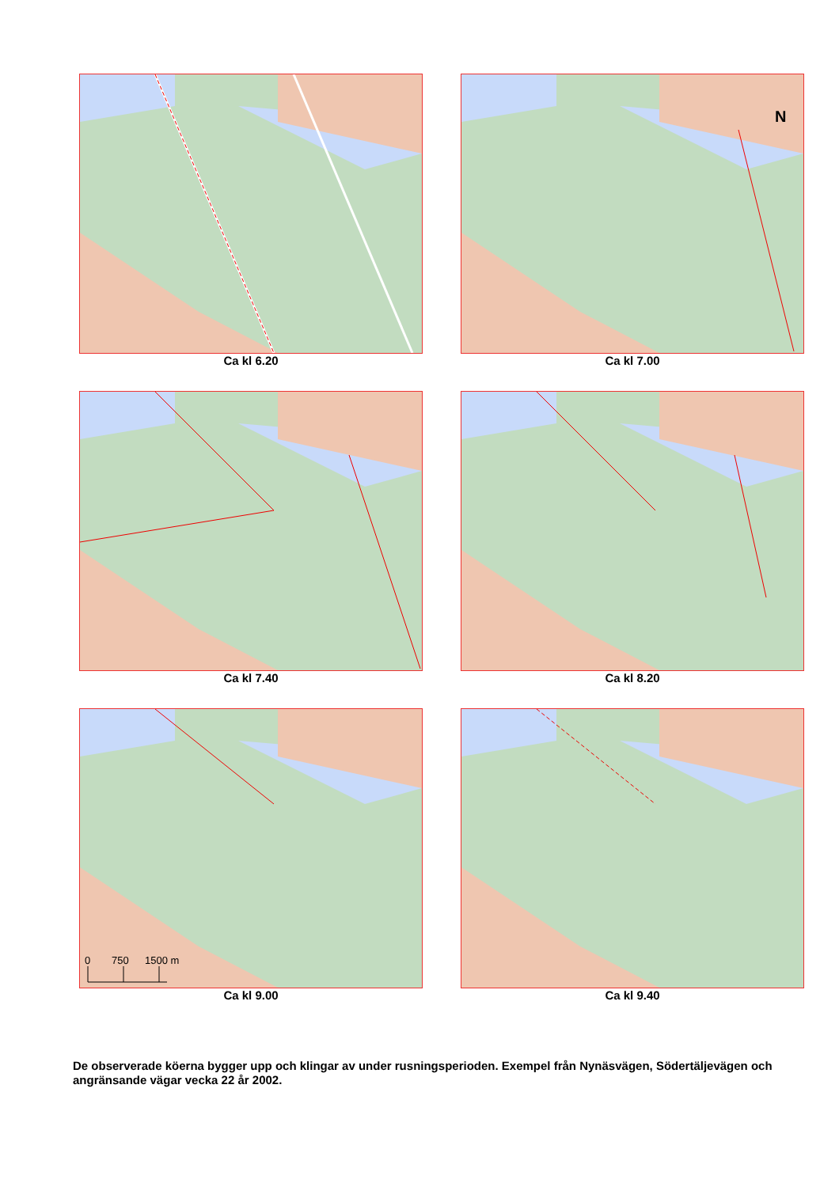Ca kl 6.20
N
Ca kl 7.00
Ca kl 7.40
Ca kl 8.20
0
750
1500 m
Ca kl 9.00
Ca kl 9.40
De observerade köerna bygger upp och klingar av under rusningsperioden. Exempel från Nynäsvägen, Södertäljevägen och angränsande vägar vecka 22 år 2002.